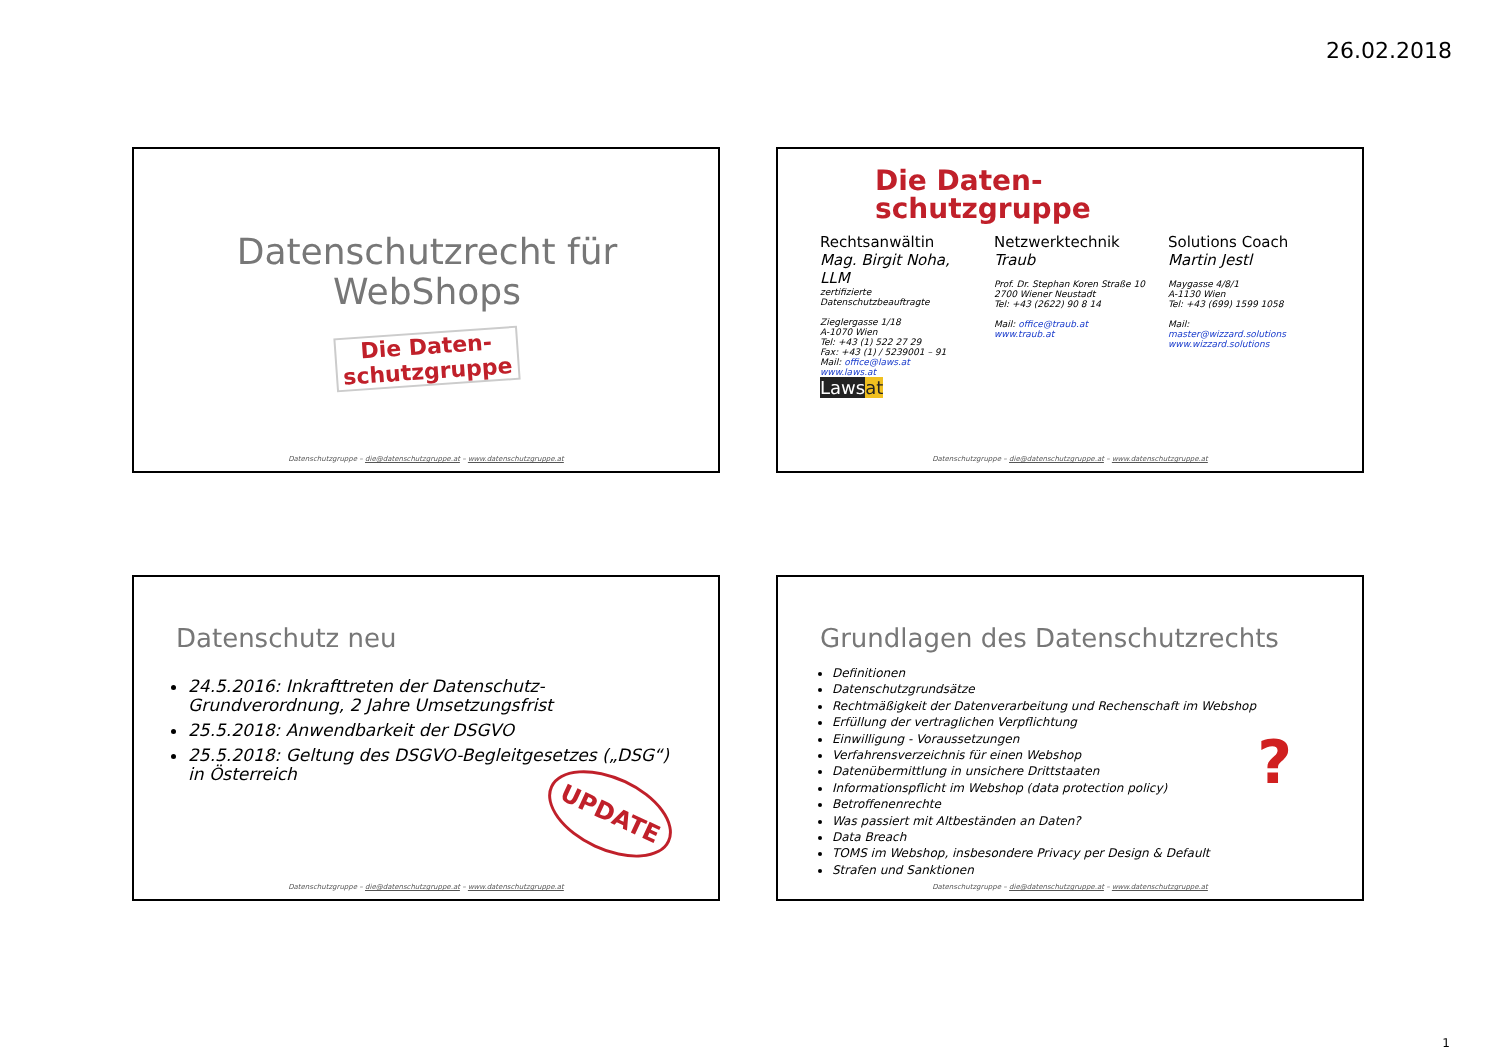26.02.2018
Datenschutzrecht für WebShops
Die Daten-
schutzgruppe
Datenschutzgruppe – die@datenschutzgruppe.at – www.datenschutzgruppe.at
Die Daten-
schutzgruppe
Rechtsanwältin
Mag. Birgit Noha, LLM
zertifizierte Datenschutzbeauftragte
Zieglergasse 1/18
A-1070 Wien
Tel: +43 (1) 522 27 29
Fax: +43 (1) / 5239001 – 91
Mail: office@laws.at
www.laws.at
Lawsat
Netzwerktechnik
Traub
Prof. Dr. Stephan Koren Straße 10
2700 Wiener Neustadt
Tel: +43 (2622) 90 8 14
Mail: office@traub.at
www.traub.at
Solutions Coach
Martin Jestl
Maygasse 4/8/1
A-1130 Wien
Tel: +43 (699) 1599 1058
Mail:
master@wizzard.solutions
www.wizzard.solutions
Datenschutzgruppe – die@datenschutzgruppe.at – www.datenschutzgruppe.at
Datenschutz neu
24.5.2016: Inkrafttreten der Datenschutz-Grundverordnung, 2 Jahre Umsetzungsfrist
25.5.2018: Anwendbarkeit der DSGVO
25.5.2018: Geltung des DSGVO-Begleitgesetzes („DSG“) in Österreich
UPDATE
Datenschutzgruppe – die@datenschutzgruppe.at – www.datenschutzgruppe.at
Grundlagen des Datenschutzrechts
Definitionen
Datenschutzgrundsätze
Rechtmäßigkeit der Datenverarbeitung und Rechenschaft im Webshop
Erfüllung der vertraglichen Verpflichtung
Einwilligung - Voraussetzungen
Verfahrensverzeichnis für einen Webshop
Datenübermittlung in unsichere Drittstaaten
Informationspflicht im Webshop (data protection policy)
Betroffenenrechte
Was passiert mit Altbeständen an Daten?
Data Breach
TOMS im Webshop, insbesondere Privacy per Design & Default
Strafen und Sanktionen
?
Datenschutzgruppe – die@datenschutzgruppe.at – www.datenschutzgruppe.at
1